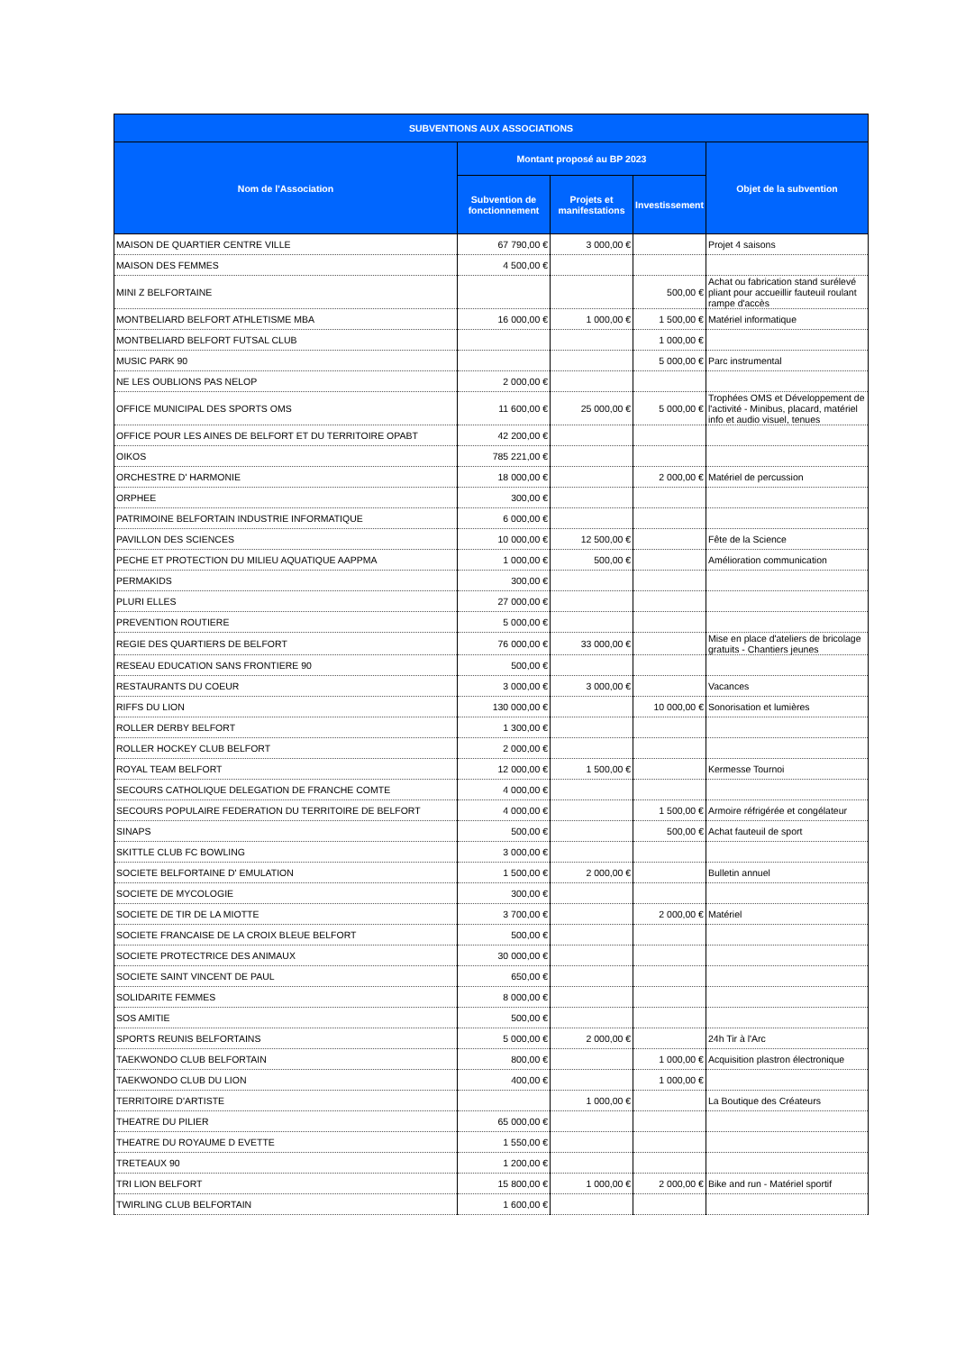| SUBVENTIONS AUX ASSOCIATIONS | | | | |
| --- | --- | --- | --- | --- |
| Nom de l'Association | Montant proposé au BP 2023 | | | Objet de la subvention |
| | Subvention de fonctionnement | Projets et manifestations | Investissement | |
| MAISON DE QUARTIER CENTRE VILLE | 67 790,00 € | 3 000,00 € | | Projet 4 saisons |
| MAISON DES FEMMES | 4 500,00 € | | | |
| MINI Z BELFORTAINE | | | 500,00 € | Achat ou fabrication stand surélevé pliant pour accueillir fauteuil roulant rampe d'accès |
| MONTBELIARD BELFORT ATHLETISME MBA | 16 000,00 € | 1 000,00 € | 1 500,00 € | Matériel informatique |
| MONTBELIARD BELFORT FUTSAL CLUB | | | 1 000,00 € | |
| MUSIC PARK 90 | | | 5 000,00 € | Parc instrumental |
| NE LES OUBLIONS PAS NELOP | 2 000,00 € | | | |
| OFFICE MUNICIPAL DES SPORTS OMS | 11 600,00 € | 25 000,00 € | 5 000,00 € | Trophées OMS et Développement de l'activité - Minibus, placard, matériel info et audio visuel, tenues |
| OFFICE POUR LES AINES DE BELFORT ET DU TERRITOIRE OPABT | 42 200,00 € | | | |
| OIKOS | 785 221,00 € | | | |
| ORCHESTRE D' HARMONIE | 18 000,00 € | | 2 000,00 € | Matériel de percussion |
| ORPHEE | 300,00 € | | | |
| PATRIMOINE BELFORTAIN INDUSTRIE INFORMATIQUE | 6 000,00 € | | | |
| PAVILLON DES SCIENCES | 10 000,00 € | 12 500,00 € | | Fête de la Science |
| PECHE ET PROTECTION DU MILIEU AQUATIQUE AAPPMA | 1 000,00 € | 500,00 € | | Amélioration communication |
| PERMAKIDS | 300,00 € | | | |
| PLURI ELLES | 27 000,00 € | | | |
| PREVENTION ROUTIERE | 5 000,00 € | | | |
| REGIE DES QUARTIERS DE BELFORT | 76 000,00 € | 33 000,00 € | | Mise en place d'ateliers de bricolage gratuits - Chantiers jeunes |
| RESEAU EDUCATION SANS FRONTIERE 90 | 500,00 € | | | |
| RESTAURANTS DU COEUR | 3 000,00 € | 3 000,00 € | | Vacances |
| RIFFS DU LION | 130 000,00 € | | 10 000,00 € | Sonorisation et lumières |
| ROLLER DERBY BELFORT | 1 300,00 € | | | |
| ROLLER HOCKEY CLUB BELFORT | 2 000,00 € | | | |
| ROYAL TEAM BELFORT | 12 000,00 € | 1 500,00 € | | Kermesse Tournoi |
| SECOURS CATHOLIQUE DELEGATION DE FRANCHE COMTE | 4 000,00 € | | | |
| SECOURS POPULAIRE FEDERATION DU TERRITOIRE DE BELFORT | 4 000,00 € | | 1 500,00 € | Armoire réfrigérée et congélateur |
| SINAPS | 500,00 € | | 500,00 € | Achat fauteuil de sport |
| SKITTLE CLUB FC BOWLING | 3 000,00 € | | | |
| SOCIETE BELFORTAINE D' EMULATION | 1 500,00 € | 2 000,00 € | | Bulletin annuel |
| SOCIETE DE MYCOLOGIE | 300,00 € | | | |
| SOCIETE DE TIR DE LA MIOTTE | 3 700,00 € | | 2 000,00 € | Matériel |
| SOCIETE FRANCAISE DE LA CROIX BLEUE BELFORT | 500,00 € | | | |
| SOCIETE PROTECTRICE DES ANIMAUX | 30 000,00 € | | | |
| SOCIETE SAINT VINCENT DE PAUL | 650,00 € | | | |
| SOLIDARITE FEMMES | 8 000,00 € | | | |
| SOS AMITIE | 500,00 € | | | |
| SPORTS REUNIS BELFORTAINS | 5 000,00 € | 2 000,00 € | | 24h Tir à l'Arc |
| TAEKWONDO CLUB BELFORTAIN | 800,00 € | | 1 000,00 € | Acquisition plastron électronique |
| TAEKWONDO CLUB DU LION | 400,00 € | | 1 000,00 € | |
| TERRITOIRE D'ARTISTE | | 1 000,00 € | | La Boutique des Créateurs |
| THEATRE DU PILIER | 65 000,00 € | | | |
| THEATRE DU ROYAUME D EVETTE | 1 550,00 € | | | |
| TRETEAUX 90 | 1 200,00 € | | | |
| TRI LION BELFORT | 15 800,00 € | 1 000,00 € | 2 000,00 € | Bike and run - Matériel sportif |
| TWIRLING CLUB BELFORTAIN | 1 600,00 € | | | |